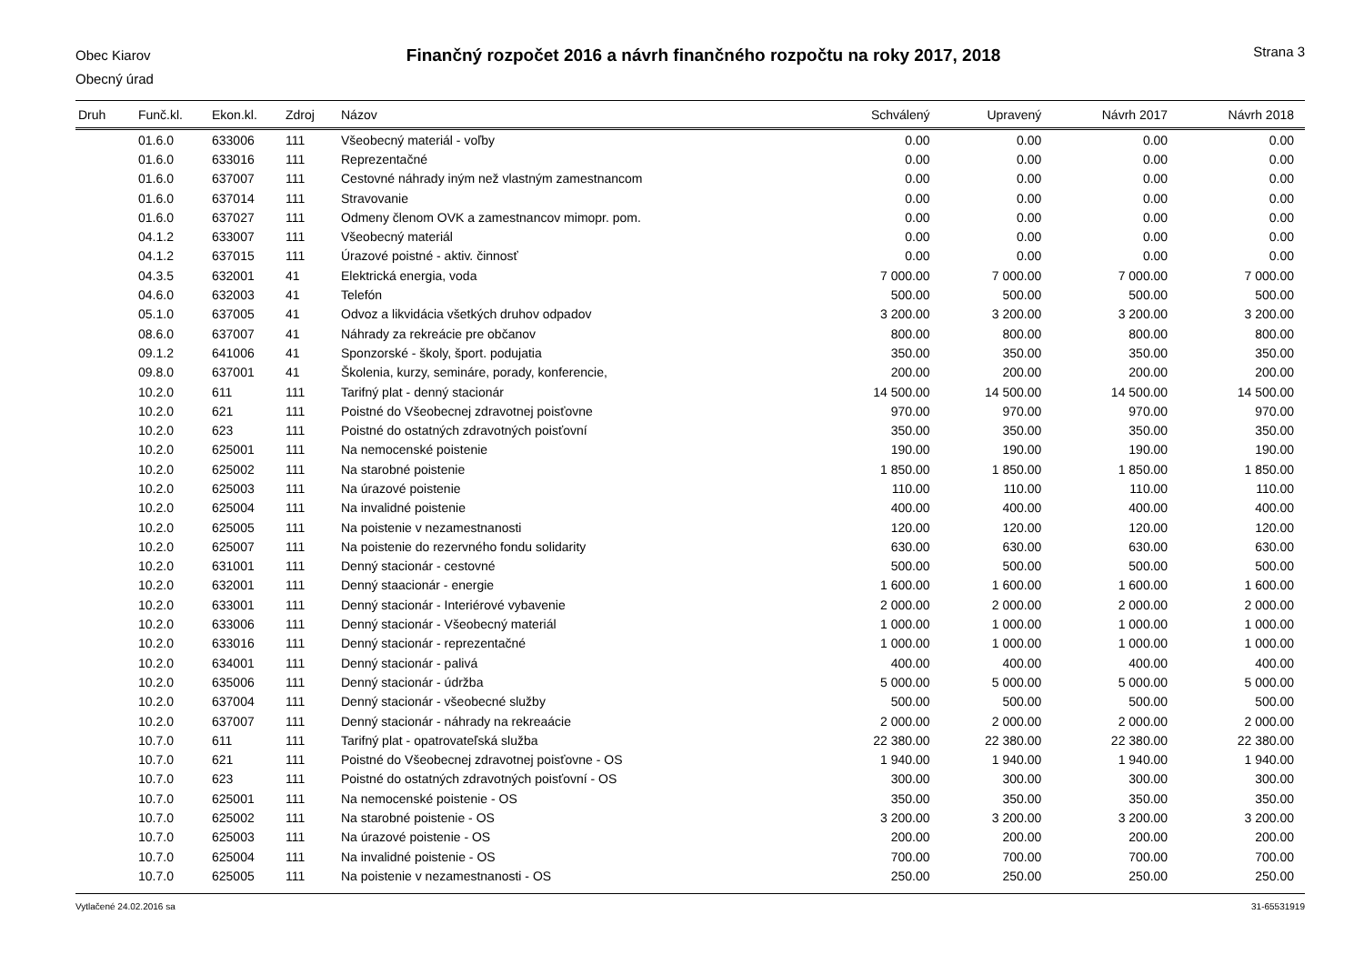Obec Kiarov
Obecný úrad
Finančný rozpočet 2016 a návrh finančného rozpočtu na roky 2017, 2018
Strana 3
| Druh | Funč.kl. | Ekon.kl. | Zdroj | Názov | Schválený | Upravený | Návrh 2017 | Návrh 2018 |
| --- | --- | --- | --- | --- | --- | --- | --- | --- |
| | 01.6.0 | 633006 | 111 | Všeobecný materiál - voľby | 0.00 | 0.00 | 0.00 | 0.00 |
| | 01.6.0 | 633016 | 111 | Reprezentačné | 0.00 | 0.00 | 0.00 | 0.00 |
| | 01.6.0 | 637007 | 111 | Cestovné náhrady iným než vlastným zamestnancom | 0.00 | 0.00 | 0.00 | 0.00 |
| | 01.6.0 | 637014 | 111 | Stravovanie | 0.00 | 0.00 | 0.00 | 0.00 |
| | 01.6.0 | 637027 | 111 | Odmeny členom OVK a zamestnancov mimopr. pom. | 0.00 | 0.00 | 0.00 | 0.00 |
| | 04.1.2 | 633007 | 111 | Všeobecný materiál | 0.00 | 0.00 | 0.00 | 0.00 |
| | 04.1.2 | 637015 | 111 | Úrazové poistné - aktiv. činnosť | 0.00 | 0.00 | 0.00 | 0.00 |
| | 04.3.5 | 632001 | 41 | Elektrická energia, voda | 7 000.00 | 7 000.00 | 7 000.00 | 7 000.00 |
| | 04.6.0 | 632003 | 41 | Telefón | 500.00 | 500.00 | 500.00 | 500.00 |
| | 05.1.0 | 637005 | 41 | Odvoz a likvidácia všetkých druhov odpadov | 3 200.00 | 3 200.00 | 3 200.00 | 3 200.00 |
| | 08.6.0 | 637007 | 41 | Náhrady za rekreácie pre občanov | 800.00 | 800.00 | 800.00 | 800.00 |
| | 09.1.2 | 641006 | 41 | Sponzorské - školy, šport. podujatia | 350.00 | 350.00 | 350.00 | 350.00 |
| | 09.8.0 | 637001 | 41 | Školenia, kurzy, semináre, porady, konferencie, | 200.00 | 200.00 | 200.00 | 200.00 |
| | 10.2.0 | 611 | 111 | Tarifný plat - denný stacionár | 14 500.00 | 14 500.00 | 14 500.00 | 14 500.00 |
| | 10.2.0 | 621 | 111 | Poistné do Všeobecnej zdravotnej poisťovne | 970.00 | 970.00 | 970.00 | 970.00 |
| | 10.2.0 | 623 | 111 | Poistné do ostatných zdravotných poisťovní | 350.00 | 350.00 | 350.00 | 350.00 |
| | 10.2.0 | 625001 | 111 | Na nemocenské poistenie | 190.00 | 190.00 | 190.00 | 190.00 |
| | 10.2.0 | 625002 | 111 | Na starobné poistenie | 1 850.00 | 1 850.00 | 1 850.00 | 1 850.00 |
| | 10.2.0 | 625003 | 111 | Na úrazové poistenie | 110.00 | 110.00 | 110.00 | 110.00 |
| | 10.2.0 | 625004 | 111 | Na invalidné poistenie | 400.00 | 400.00 | 400.00 | 400.00 |
| | 10.2.0 | 625005 | 111 | Na poistenie v nezamestnanosti | 120.00 | 120.00 | 120.00 | 120.00 |
| | 10.2.0 | 625007 | 111 | Na poistenie do rezervného fondu solidarity | 630.00 | 630.00 | 630.00 | 630.00 |
| | 10.2.0 | 631001 | 111 | Denný stacionár - cestovné | 500.00 | 500.00 | 500.00 | 500.00 |
| | 10.2.0 | 632001 | 111 | Denný staacionár - energie | 1 600.00 | 1 600.00 | 1 600.00 | 1 600.00 |
| | 10.2.0 | 633001 | 111 | Denný stacionár - Interiérové vybavenie | 2 000.00 | 2 000.00 | 2 000.00 | 2 000.00 |
| | 10.2.0 | 633006 | 111 | Denný stacionár - Všeobecný materiál | 1 000.00 | 1 000.00 | 1 000.00 | 1 000.00 |
| | 10.2.0 | 633016 | 111 | Denný stacionár - reprezentačné | 1 000.00 | 1 000.00 | 1 000.00 | 1 000.00 |
| | 10.2.0 | 634001 | 111 | Denný stacionár - palivá | 400.00 | 400.00 | 400.00 | 400.00 |
| | 10.2.0 | 635006 | 111 | Denný stacionár - údržba | 5 000.00 | 5 000.00 | 5 000.00 | 5 000.00 |
| | 10.2.0 | 637004 | 111 | Denný stacionár - všeobecné služby | 500.00 | 500.00 | 500.00 | 500.00 |
| | 10.2.0 | 637007 | 111 | Denný stacionár - náhrady na rekreaácie | 2 000.00 | 2 000.00 | 2 000.00 | 2 000.00 |
| | 10.7.0 | 611 | 111 | Tarifný plat - opatrovateľská služba | 22 380.00 | 22 380.00 | 22 380.00 | 22 380.00 |
| | 10.7.0 | 621 | 111 | Poistné do Všeobecnej zdravotnej poisťovne - OS | 1 940.00 | 1 940.00 | 1 940.00 | 1 940.00 |
| | 10.7.0 | 623 | 111 | Poistné do ostatných zdravotných poisťovní - OS | 300.00 | 300.00 | 300.00 | 300.00 |
| | 10.7.0 | 625001 | 111 | Na nemocenské poistenie - OS | 350.00 | 350.00 | 350.00 | 350.00 |
| | 10.7.0 | 625002 | 111 | Na starobné poistenie - OS | 3 200.00 | 3 200.00 | 3 200.00 | 3 200.00 |
| | 10.7.0 | 625003 | 111 | Na úrazové poistenie - OS | 200.00 | 200.00 | 200.00 | 200.00 |
| | 10.7.0 | 625004 | 111 | Na invalidné poistenie - OS | 700.00 | 700.00 | 700.00 | 700.00 |
| | 10.7.0 | 625005 | 111 | Na poistenie v nezamestnanosti - OS | 250.00 | 250.00 | 250.00 | 250.00 |
Vytlačené 24.02.2016 sa 31-65531919